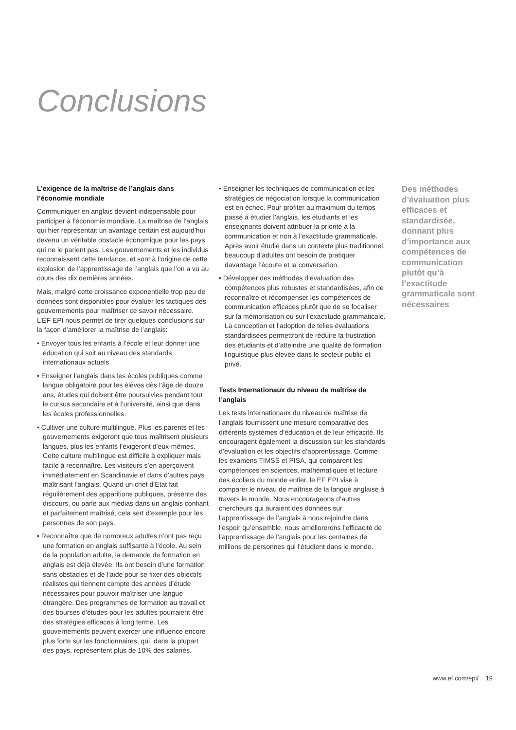Conclusions
L’exigence de la maîtrise de l’anglais dans l’économie mondiale
Communiquer en anglais devient indispensable pour participer à l’économie mondiale. La maîtrise de l’anglais qui hier représentait un avantage certain est aujourd’hui devenu un véritable obstacle économique pour les pays qui ne le parlent pas. Les gouvernements et les individus reconnaissent cette tendance, et sont à l’origine de cette explosion de l’apprentissage de l’anglais que l’on a vu au cours des dix dernières années.
Mais, malgré cette croissance exponentielle trop peu de données sont disponibles pour évaluer les tactiques des gouvernements pour maîtriser ce savoir nécessaire. L’EF EPI nous permet de tirer quelques conclusions sur la façon d’améliorer la maîtrise de l’anglais:
• Envoyer tous les enfants à l’école et leur donner une éducation qui soit au niveau des standards internationaux actuels.
• Enseigner l’anglais dans les écoles publiques comme langue obligatoire pour les élèves dès l’âge de douze ans, études qui doivent être poursuivies pendant tout le cursus secondaire et à l’université, ainsi que dans les écoles professionnelles.
• Cultiver une culture multilingue. Plus les parents et les gouvernements exigeront que tous maîtrisent plusieurs langues, plus les enfants l’exigeront d’eux-mêmes. Cette culture multilingue est difficile à expliquer mais facile à reconnaître. Les visiteurs s’en aperçoivent immédiatement en Scandinavie et dans d’autres pays maîtrisant l’anglais. Quand un chef d’Etat fait régulièrement des apparitions publiques, présente des discours, ou parle aux médias dans un anglais confiant et parfaitement maîtrisé, cela sert d’exemple pour les personnes de son pays.
• Reconnaître que de nombreux adultes n’ont pas reçu une formation en anglais suffisante à l’école. Au sein de la population adulte, la demande de formation en anglais est déjà élevée. Ils ont besoin d’une formation sans obstacles et de l’aide pour se fixer des objectifs réalistes qui tiennent compte des années d’étude nécessaires pour pouvoir maîtriser une langue étrangère. Des programmes de formation au travail et des bourses d’études pour les adultes pourraient être des stratégies efficaces à long terme. Les gouvernements peuvent exercer une influence encore plus forte sur les fonctionnaires, qui, dans la plupart des pays, représentent plus de 10% des salariés.
• Enseigner les techniques de communication et les stratégies de négociation lorsque la communication est en échec. Pour profiter au maximum du temps passé à étudier l’anglais, les étudiants et les enseignants doivent attribuer la priorité à la communication et non à l’exactitude grammaticale. Après avoir étudié dans un contexte plus traditionnel, beaucoup d’adultes ont besoin de pratiquer davantage l’écoute et la conversation.
• Développer des méthodes d’évaluation des compétences plus robustes et standardisées, afin de reconnaître et récompenser les compétences de communication efficaces plutôt que de se focaliser sur la mémorisation ou sur l’exactitude grammaticale. La conception et l’adoption de telles évaluations standardisées permettront de réduire la frustration des étudiants et d’atteindre une qualité de formation linguistique plus élevée dans le secteur public et privé.
Tests Internationaux du niveau de maîtrise de l’anglais
Les tests internationaux du niveau de maîtrise de l’anglais fournissent une mesure comparative des différents systèmes d’éducation et de leur efficacité. Ils encouragent également la discussion sur les standards d’évaluation et les objectifs d’apprentissage. Comme les examens TIMSS et PISA, qui comparent les compétences en sciences, mathématiques et lecture des écoliers du monde entier, le EF EPI vise à comparer le niveau de maîtrise de la langue anglaise à travers le monde. Nous encourageons d’autres chercheurs qui auraient des données sur l’apprentissage de l’anglais à nous rejoindre dans l’espoir qu’ensemble, nous améliorerons l’efficacité de l’apprentissage de l’anglais pour les centaines de millions de personnes qui l’étudient dans le monde.
Des méthodes d’évaluation plus efficaces et standardisée, donnant plus d’importance aux compétences de communication plutôt qu’à l’exactitude grammaticale sont nécessaires
www.ef.com/epi/ 19